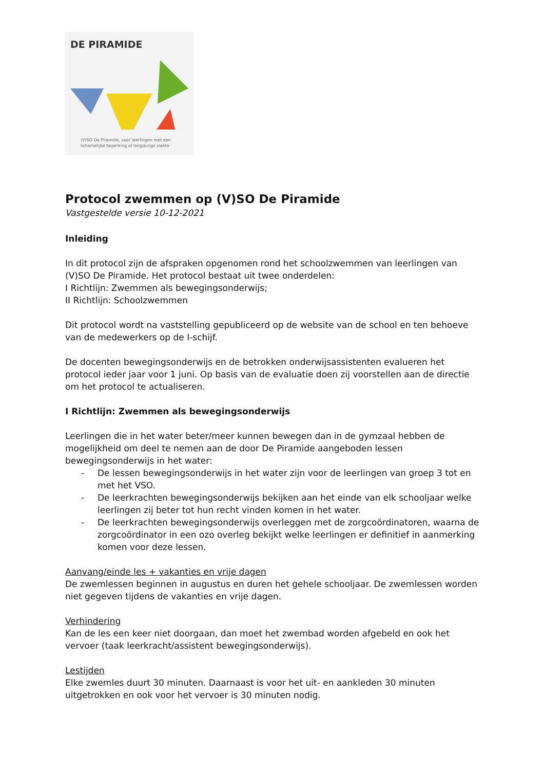DE PIRAMIDE
(V)SO De Piramide, voor leerlingen met een
lichamelijke beperking of langdurige ziekte
Protocol zwemmen op (V)SO De Piramide
Vastgestelde versie 10-12-2021
Inleiding
In dit protocol zijn de afspraken opgenomen rond het schoolzwemmen van leerlingen van (V)SO De Piramide. Het protocol bestaat uit twee onderdelen:
I Richtlijn: Zwemmen als bewegingsonderwijs;
II Richtlijn: Schoolzwemmen
Dit protocol wordt na vaststelling gepubliceerd op de website van de school en ten behoeve van de medewerkers op de I-schijf.
De docenten bewegingsonderwijs en de betrokken onderwijsassistenten evalueren het protocol ieder jaar voor 1 juni. Op basis van de evaluatie doen zij voorstellen aan de directie om het protocol te actualiseren.
I Richtlijn: Zwemmen als bewegingsonderwijs
Leerlingen die in het water beter/meer kunnen bewegen dan in de gymzaal hebben de mogelijkheid om deel te nemen aan de door De Piramide aangeboden lessen bewegingsonderwijs in het water:
- De lessen bewegingsonderwijs in het water zijn voor de leerlingen van groep 3 tot en met het VSO.
- De leerkrachten bewegingsonderwijs bekijken aan het einde van elk schooljaar welke leerlingen zij beter tot hun recht vinden komen in het water.
- De leerkrachten bewegingsonderwijs overleggen met de zorgcoördinatoren, waarna de zorgcoördinator in een ozo overleg bekijkt welke leerlingen er definitief in aanmerking komen voor deze lessen.
Aanvang/einde les + vakanties en vrije dagen
De zwemlessen beginnen in augustus en duren het gehele schooljaar. De zwemlessen worden niet gegeven tijdens de vakanties en vrije dagen.
Verhindering
Kan de les een keer niet doorgaan, dan moet het zwembad worden afgebeld en ook het vervoer (taak leerkracht/assistent bewegingsonderwijs).
Lestijden
Elke zwemles duurt 30 minuten. Daarnaast is voor het uit- en aankleden 30 minuten uitgetrokken en ook voor het vervoer is 30 minuten nodig.